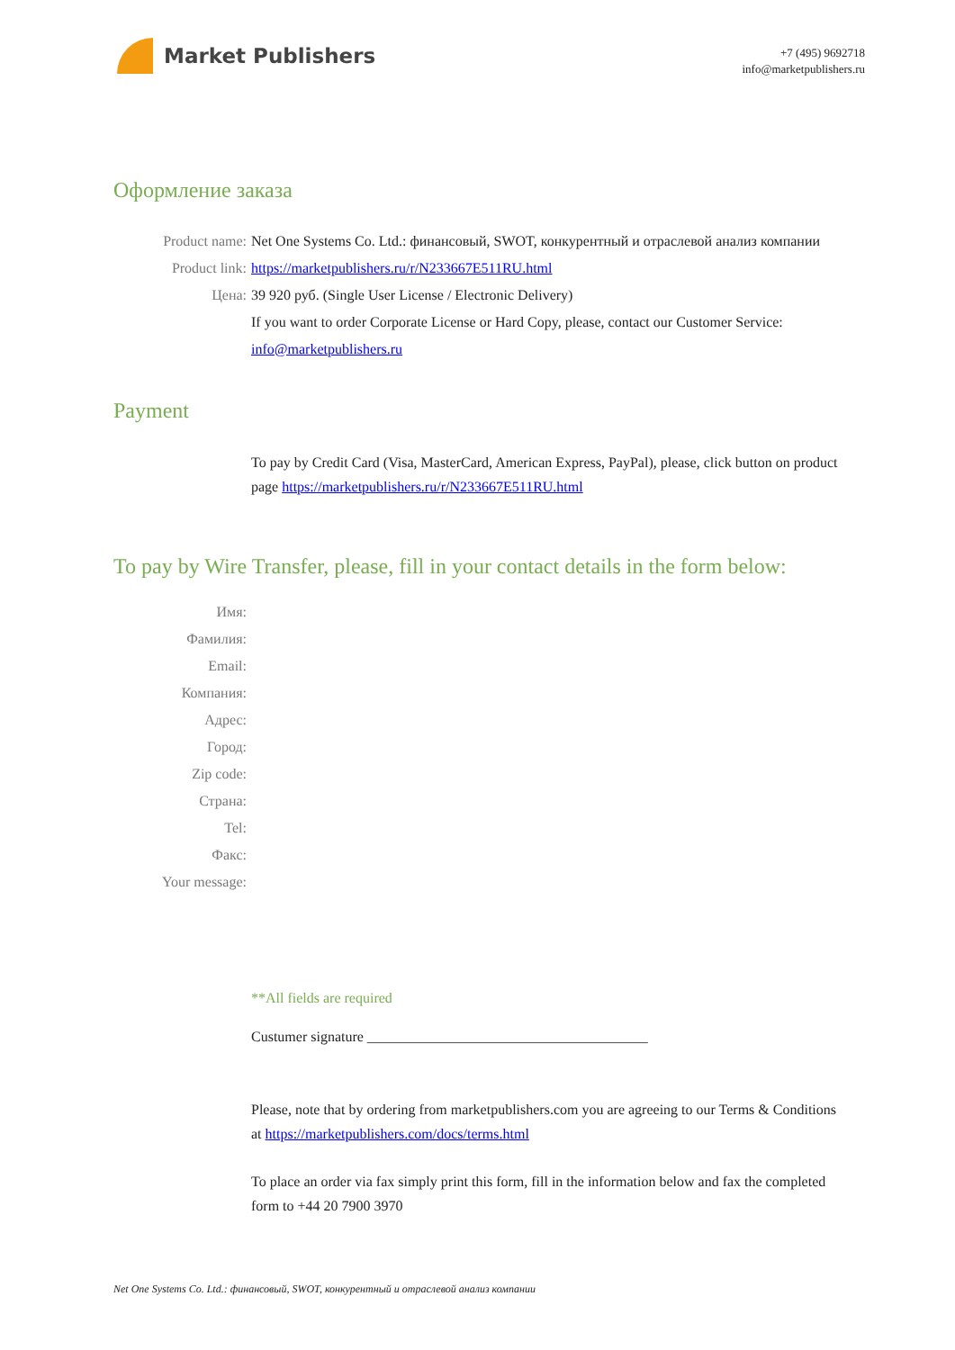Market Publishers
+7 (495) 9692718
info@marketpublishers.ru
Оформление заказа
Product name: Net One Systems Co. Ltd.: финансовый, SWOT, конкурентный и отраслевой анализ компании
Product link: https://marketpublishers.ru/r/N233667E511RU.html
Цена: 39 920 руб. (Single User License / Electronic Delivery)
If you want to order Corporate License or Hard Copy, please, contact our Customer Service:
info@marketpublishers.ru
Payment
To pay by Credit Card (Visa, MasterCard, American Express, PayPal), please, click button on product page https://marketpublishers.ru/r/N233667E511RU.html
To pay by Wire Transfer, please, fill in your contact details in the form below:
Имя:
Фамилия:
Email:
Компания:
Адрес:
Город:
Zip code:
Страна:
Tel:
Факс:
Your message:
**All fields are required
Custumer signature _______________________________________
Please, note that by ordering from marketpublishers.com you are agreeing to our Terms & Conditions at https://marketpublishers.com/docs/terms.html
To place an order via fax simply print this form, fill in the information below and fax the completed form to +44 20 7900 3970
Net One Systems Co. Ltd.: финансовый, SWOT, конкурентный и отраслевой анализ компании